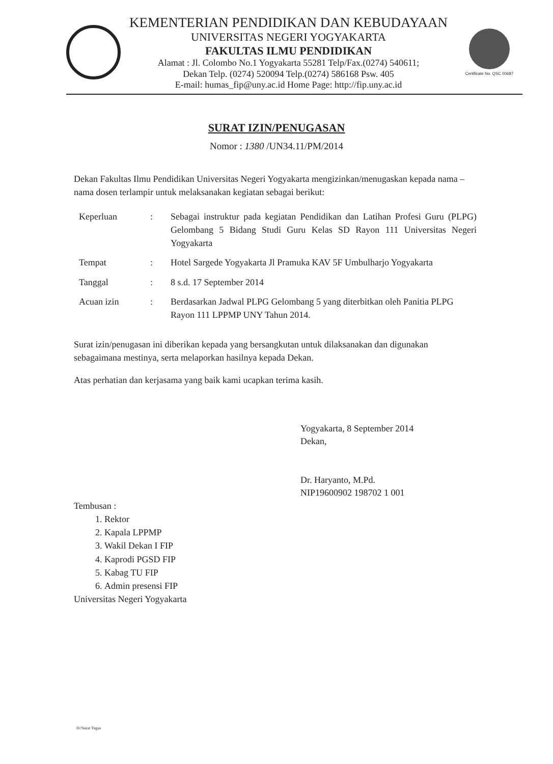KEMENTERIAN PENDIDIKAN DAN KEBUDAYAAN
UNIVERSITAS NEGERI YOGYAKARTA
FAKULTAS ILMU PENDIDIKAN
Alamat : Jl. Colombo No.1 Yogyakarta 55281 Telp/Fax.(0274) 540611;
Dekan Telp. (0274) 520094 Telp.(0274) 586168 Psw. 405
E-mail: humas_fip@uny.ac.id Home Page: http://fip.uny.ac.id
Certificate No. QSC 00687
SURAT IZIN/PENUGASAN
Nomor : 1380 /UN34.11/PM/2014
Dekan Fakultas Ilmu Pendidikan Universitas Negeri Yogyakarta mengizinkan/menugaskan kepada nama – nama dosen terlampir untuk melaksanakan kegiatan sebagai berikut:
| Keperluan | : | Sebagai instruktur pada kegiatan Pendidikan dan Latihan Profesi Guru (PLPG) Gelombang 5 Bidang Studi Guru Kelas SD Rayon 111 Universitas Negeri Yogyakarta |
| Tempat | : | Hotel Sargede Yogyakarta Jl Pramuka KAV 5F Umbulharjo Yogyakarta |
| Tanggal | : | 8 s.d. 17 September 2014 |
| Acuan izin | : | Berdasarkan Jadwal PLPG Gelombang 5 yang diterbitkan oleh Panitia PLPG Rayon 111 LPPMP UNY Tahun 2014. |
Surat izin/penugasan ini diberikan kepada yang bersangkutan untuk dilaksanakan dan digunakan sebagaimana mestinya, serta melaporkan hasilnya kepada Dekan.
Atas perhatian dan kerjasama yang baik kami ucapkan terima kasih.
Yogyakarta, 8 September 2014
Dekan,
Dr. Haryanto, M.Pd.
NIP19600902 198702 1 001
Tembusan :
1. Rektor
2. Kapala LPPMP
3. Wakil Dekan I FIP
4. Kaprodi PGSD FIP
5. Kabag TU FIP
6. Admin presensi FIP
Universitas Negeri Yogyakarta
D//Surat Tugas